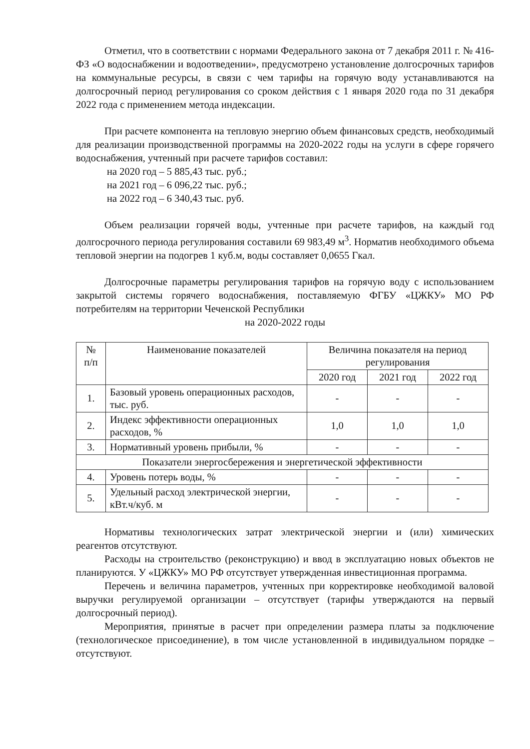Отметил, что в соответствии с нормами Федерального закона от 7 декабря 2011 г. № 416-ФЗ «О водоснабжении и водоотведении», предусмотрено установление долгосрочных тарифов на коммунальные ресурсы, в связи с чем тарифы на горячую воду устанавливаются на долгосрочный период регулирования со сроком действия с 1 января 2020 года по 31 декабря 2022 года с применением метода индексации.
При расчете компонента на тепловую энергию объем финансовых средств, необходимый для реализации производственной программы на 2020-2022 годы на услуги в сфере горячего водоснабжения, учтенный при расчете тарифов составил:
на 2020 год – 5 885,43 тыс. руб.;
на 2021 год – 6 096,22 тыс. руб.;
на 2022 год – 6 340,43 тыс. руб.
Объем реализации горячей воды, учтенные при расчете тарифов, на каждый год долгосрочного периода регулирования составили 69 983,49 м<sup>3</sup>. Норматив необходимого объема тепловой энергии на подогрев 1 куб.м, воды составляет 0,0655 Гкал.
Долгосрочные параметры регулирования тарифов на горячую воду с использованием закрытой системы горячего водоснабжения, поставляемую ФГБУ «ЦЖКУ» МО РФ потребителям на территории Чеченской Республики
на 2020-2022 годы
| № п/п | Наименование показателей | Величина показателя на период регулирования | | |
| --- | --- | --- | --- | --- |
| | | 2020 год | 2021 год | 2022 год |
| 1. | Базовый уровень операционных расходов, тыс. руб. | - | - | - |
| 2. | Индекс эффективности операционных расходов, % | 1,0 | 1,0 | 1,0 |
| 3. | Нормативный уровень прибыли, % | - | - | - |
| Показатели энергосбережения и энергетической эффективности | | | | |
| 4. | Уровень потерь воды, % | - | - | - |
| 5. | Удельный расход электрической энергии, кВт.ч/куб. м | - | - | - |
Нормативы технологических затрат электрической энергии и (или) химических реагентов отсутствуют.
Расходы на строительство (реконструкцию) и ввод в эксплуатацию новых объектов не планируются. У «ЦЖКУ» МО РФ отсутствует утвержденная инвестиционная программа.
Перечень и величина параметров, учтенных при корректировке необходимой валовой выручки регулируемой организации – отсутствует (тарифы утверждаются на первый долгосрочный период).
Мероприятия, принятые в расчет при определении размера платы за подключение (технологическое присоединение), в том числе установленной в индивидуальном порядке – отсутствуют.